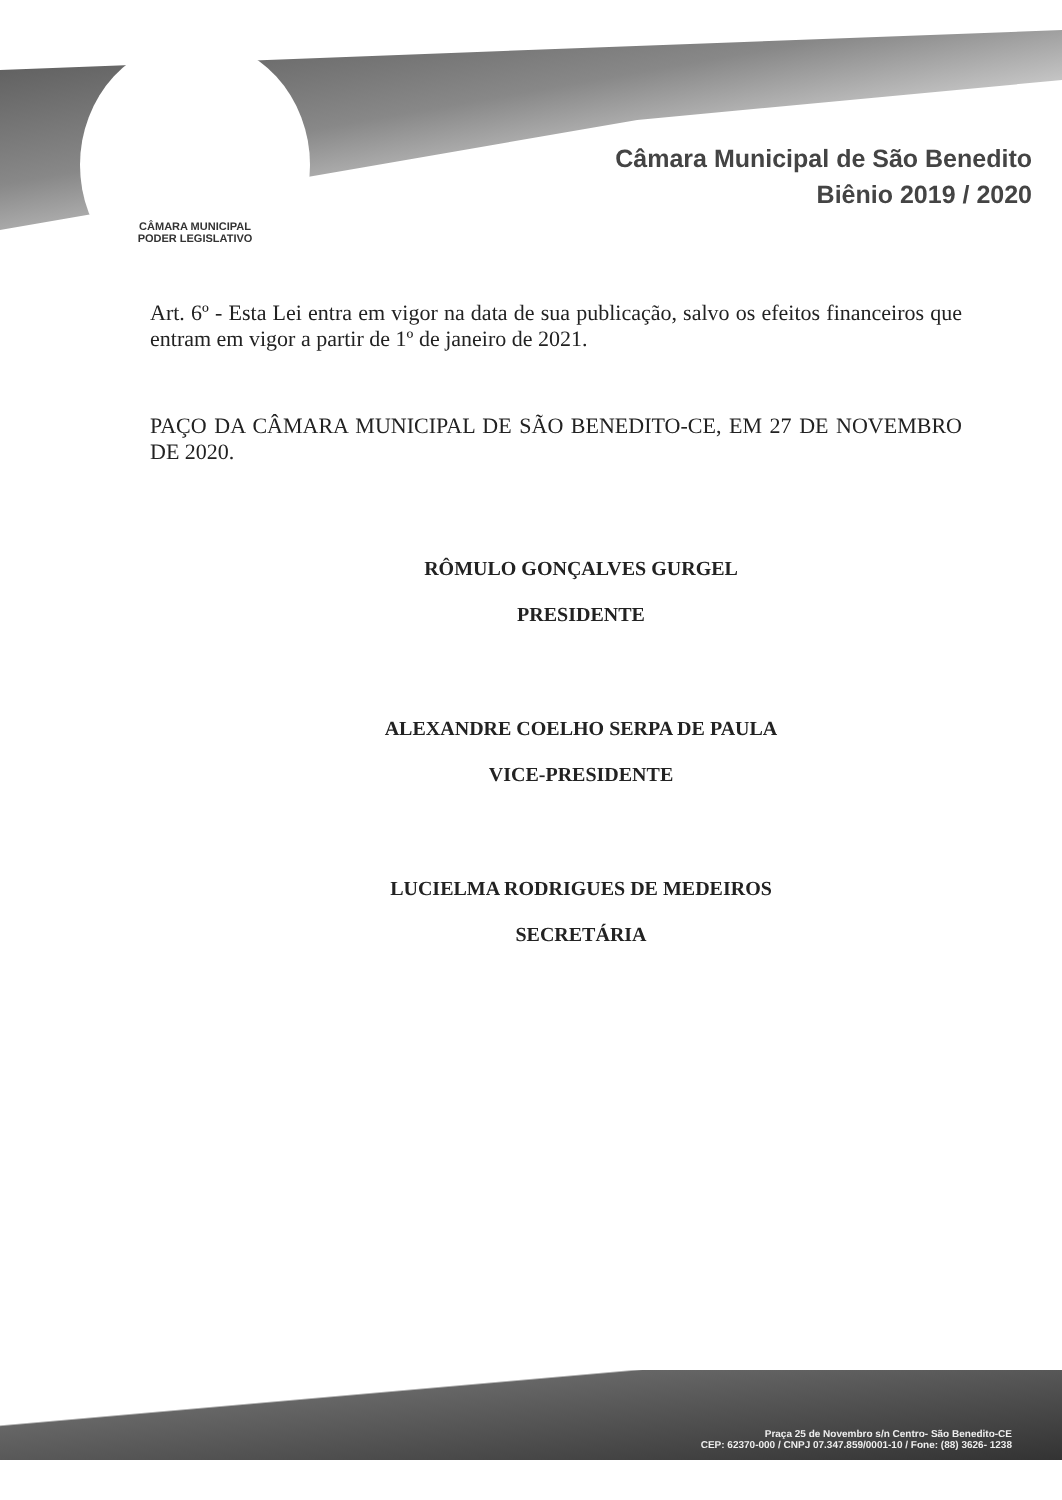CÂMARA MUNICIPAL
PODER LEGISLATIVO
Câmara Municipal de São Benedito
Biênio 2019 / 2020
Art. 6º - Esta Lei entra em vigor na data de sua publicação, salvo os efeitos financeiros que entram em vigor a partir de 1º de janeiro de 2021.
PAÇO DA CÂMARA MUNICIPAL DE SÃO BENEDITO-CE, EM 27 DE NOVEMBRO DE 2020.
RÔMULO GONÇALVES GURGEL
PRESIDENTE
ALEXANDRE COELHO SERPA DE PAULA
VICE-PRESIDENTE
LUCIELMA RODRIGUES DE MEDEIROS
SECRETÁRIA
Praça 25 de Novembro s/n Centro- São Benedito-CE
CEP: 62370-000 / CNPJ 07.347.859/0001-10 / Fone: (88) 3626- 1238